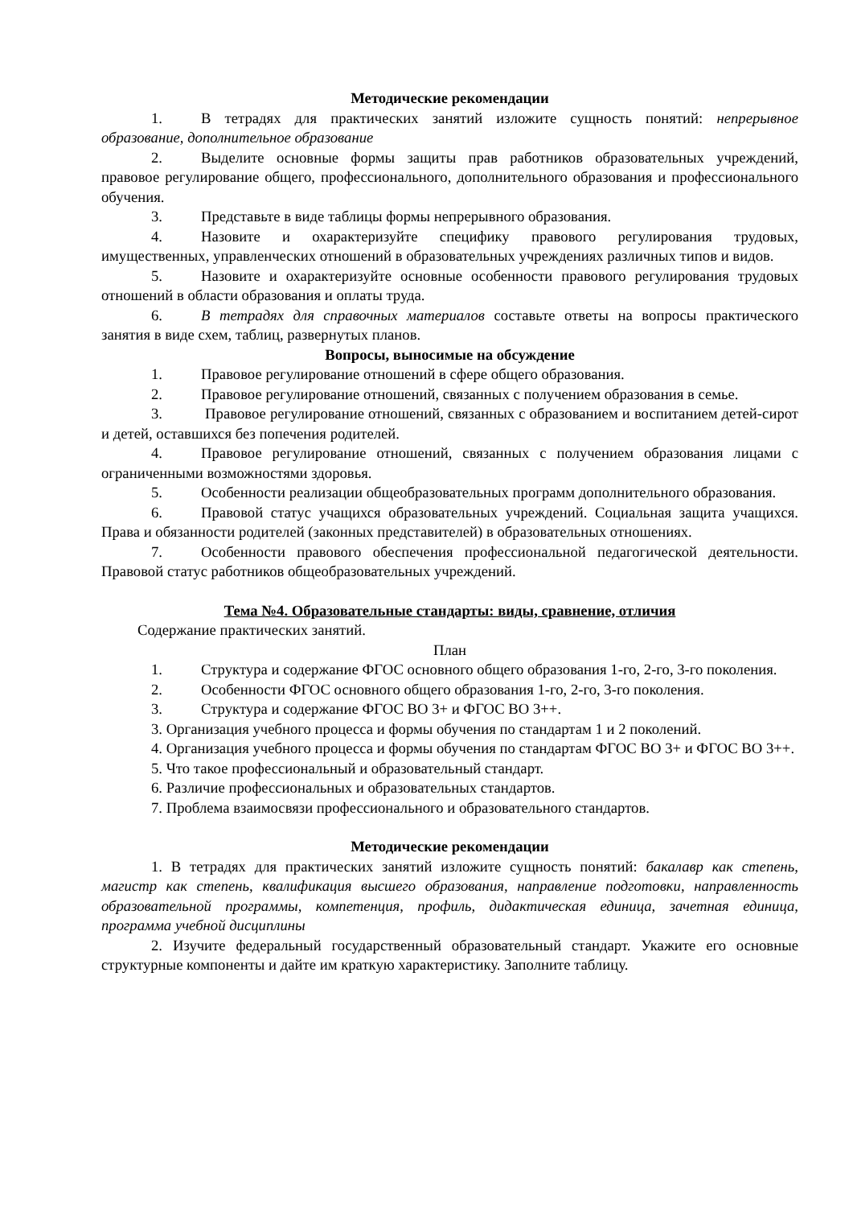Методические рекомендации
1. В тетрадях для практических занятий изложите сущность понятий: непрерывное образование, дополнительное образование
2. Выделите основные формы защиты прав работников образовательных учреждений, правовое регулирование общего, профессионального, дополнительного образования и профессионального обучения.
3. Представьте в виде таблицы формы непрерывного образования.
4. Назовите и охарактеризуйте специфику правового регулирования трудовых, имущественных, управленческих отношений в образовательных учреждениях различных типов и видов.
5. Назовите и охарактеризуйте основные особенности правового регулирования трудовых отношений в области образования и оплаты труда.
6. В тетрадях для справочных материалов составьте ответы на вопросы практического занятия в виде схем, таблиц, развернутых планов.
Вопросы, выносимые на обсуждение
1. Правовое регулирование отношений в сфере общего образования.
2. Правовое регулирование отношений, связанных с получением образования в семье.
3. Правовое регулирование отношений, связанных с образованием и воспитанием детей-сирот и детей, оставшихся без попечения родителей.
4. Правовое регулирование отношений, связанных с получением образования лицами с ограниченными возможностями здоровья.
5. Особенности реализации общеобразовательных программ дополнительного образования.
6. Правовой статус учащихся образовательных учреждений. Социальная защита учащихся. Права и обязанности родителей (законных представителей) в образовательных отношениях.
7. Особенности правового обеспечения профессиональной педагогической деятельности. Правовой статус работников общеобразовательных учреждений.
Тема №4. Образовательные стандарты: виды, сравнение, отличия
Содержание практических занятий.
План
1. Структура и содержание ФГОС основного общего образования 1-го, 2-го, 3-го поколения.
2. Особенности ФГОС основного общего образования 1-го, 2-го, 3-го поколения.
3. Структура и содержание ФГОС ВО 3+ и ФГОС ВО 3++.
3. Организация учебного процесса и формы обучения по стандартам 1 и 2 поколений.
4. Организация учебного процесса и формы обучения по стандартам ФГОС ВО 3+ и ФГОС ВО 3++.
5. Что такое профессиональный и образовательный стандарт.
6. Различие профессиональных и образовательных стандартов.
7. Проблема взаимосвязи профессионального и образовательного стандартов.
Методические рекомендации
1. В тетрадях для практических занятий изложите сущность понятий: бакалавр как степень, магистр как степень, квалификация высшего образования, направление подготовки, направленность образовательной программы, компетенция, профиль, дидактическая единица, зачетная единица, программа учебной дисциплины
2. Изучите федеральный государственный образовательный стандарт. Укажите его основные структурные компоненты и дайте им краткую характеристику. Заполните таблицу.